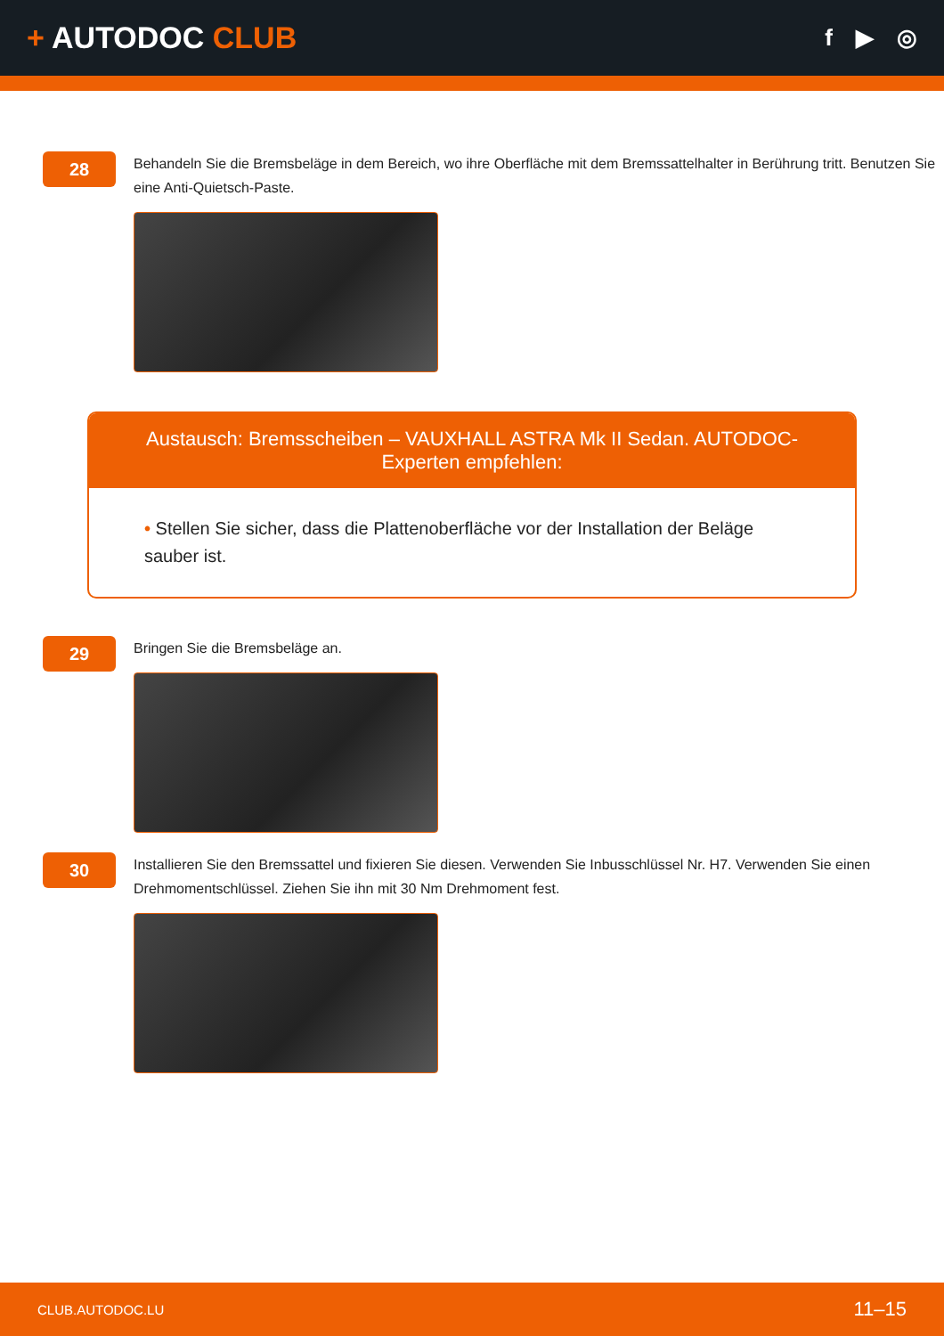+ AUTODOC CLUB
f ▶ ◎
28
Behandeln Sie die Bremsbeläge in dem Bereich, wo ihre Oberfläche mit dem Bremssattelhalter in Berührung tritt. Benutzen Sie eine Anti-Quietsch-Paste.
Austausch: Bremsscheiben – VAUXHALL ASTRA Mk II Sedan. AUTODOC-Experten empfehlen:
• Stellen Sie sicher, dass die Plattenoberfläche vor der Installation der Beläge sauber ist.
29
Bringen Sie die Bremsbeläge an.
30
Installieren Sie den Bremssattel und fixieren Sie diesen. Verwenden Sie Inbusschlüssel Nr. H7. Verwenden Sie einen Drehmomentschlüssel. Ziehen Sie ihn mit 30 Nm Drehmoment fest.
CLUB.AUTODOC.LU 11–15